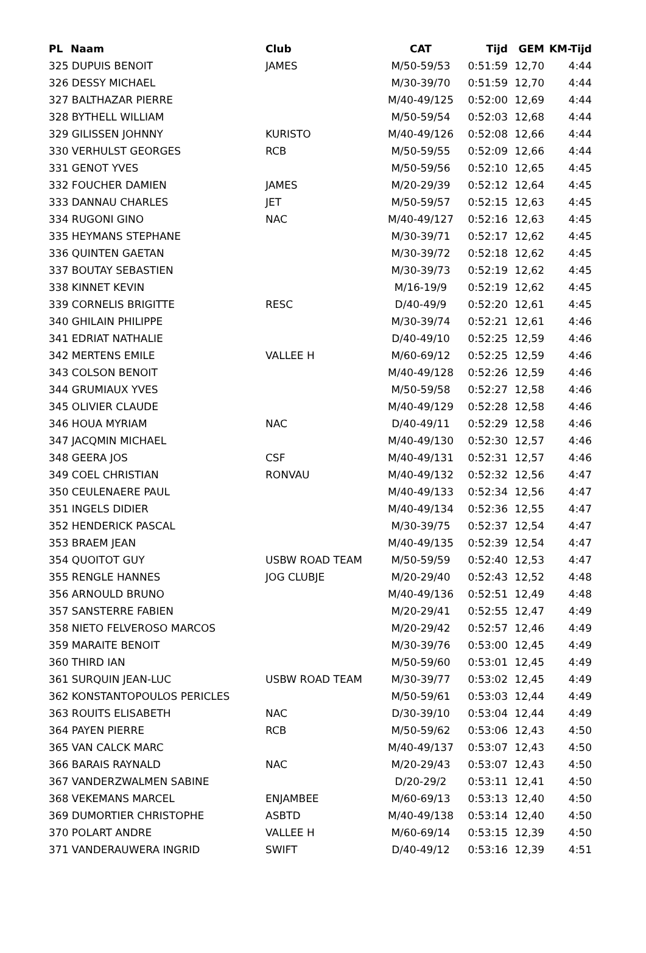| PL | Naam | Club | CAT | Tijd | GEM | KM-Tijd |
| --- | --- | --- | --- | --- | --- | --- |
| 325 DUPUIS BENOIT | | JAMES | M/50-59/53 | 0:51:59 | 12,70 | 4:44 |
| 326 DESSY MICHAEL | | | M/30-39/70 | 0:51:59 | 12,70 | 4:44 |
| 327 BALTHAZAR PIERRE | | | M/40-49/125 | 0:52:00 | 12,69 | 4:44 |
| 328 BYTHELL WILLIAM | | | M/50-59/54 | 0:52:03 | 12,68 | 4:44 |
| 329 GILISSEN JOHNNY | | KURISTO | M/40-49/126 | 0:52:08 | 12,66 | 4:44 |
| 330 VERHULST GEORGES | | RCB | M/50-59/55 | 0:52:09 | 12,66 | 4:44 |
| 331 GENOT YVES | | | M/50-59/56 | 0:52:10 | 12,65 | 4:45 |
| 332 FOUCHER DAMIEN | | JAMES | M/20-29/39 | 0:52:12 | 12,64 | 4:45 |
| 333 DANNAU CHARLES | | JET | M/50-59/57 | 0:52:15 | 12,63 | 4:45 |
| 334 RUGONI GINO | | NAC | M/40-49/127 | 0:52:16 | 12,63 | 4:45 |
| 335 HEYMANS STEPHANE | | | M/30-39/71 | 0:52:17 | 12,62 | 4:45 |
| 336 QUINTEN GAETAN | | | M/30-39/72 | 0:52:18 | 12,62 | 4:45 |
| 337 BOUTAY SEBASTIEN | | | M/30-39/73 | 0:52:19 | 12,62 | 4:45 |
| 338 KINNET KEVIN | | | M/16-19/9 | 0:52:19 | 12,62 | 4:45 |
| 339 CORNELIS BRIGITTE | | RESC | D/40-49/9 | 0:52:20 | 12,61 | 4:45 |
| 340 GHILAIN PHILIPPE | | | M/30-39/74 | 0:52:21 | 12,61 | 4:46 |
| 341 EDRIAT NATHALIE | | | D/40-49/10 | 0:52:25 | 12,59 | 4:46 |
| 342 MERTENS EMILE | | VALLEE H | M/60-69/12 | 0:52:25 | 12,59 | 4:46 |
| 343 COLSON BENOIT | | | M/40-49/128 | 0:52:26 | 12,59 | 4:46 |
| 344 GRUMIAUX YVES | | | M/50-59/58 | 0:52:27 | 12,58 | 4:46 |
| 345 OLIVIER CLAUDE | | | M/40-49/129 | 0:52:28 | 12,58 | 4:46 |
| 346 HOUA MYRIAM | | NAC | D/40-49/11 | 0:52:29 | 12,58 | 4:46 |
| 347 JACQMIN MICHAEL | | | M/40-49/130 | 0:52:30 | 12,57 | 4:46 |
| 348 GEERA JOS | | CSF | M/40-49/131 | 0:52:31 | 12,57 | 4:46 |
| 349 COEL CHRISTIAN | | RONVAU | M/40-49/132 | 0:52:32 | 12,56 | 4:47 |
| 350 CEULENAERE PAUL | | | M/40-49/133 | 0:52:34 | 12,56 | 4:47 |
| 351 INGELS DIDIER | | | M/40-49/134 | 0:52:36 | 12,55 | 4:47 |
| 352 HENDERICK PASCAL | | | M/30-39/75 | 0:52:37 | 12,54 | 4:47 |
| 353 BRAEM JEAN | | | M/40-49/135 | 0:52:39 | 12,54 | 4:47 |
| 354 QUOITOT GUY | | USBW ROAD TEAM | M/50-59/59 | 0:52:40 | 12,53 | 4:47 |
| 355 RENGLE HANNES | | JOG CLUBJE | M/20-29/40 | 0:52:43 | 12,52 | 4:48 |
| 356 ARNOULD BRUNO | | | M/40-49/136 | 0:52:51 | 12,49 | 4:48 |
| 357 SANSTERRE FABIEN | | | M/20-29/41 | 0:52:55 | 12,47 | 4:49 |
| 358 NIETO FELVEROSO MARCOS | | | M/20-29/42 | 0:52:57 | 12,46 | 4:49 |
| 359 MARAITE BENOIT | | | M/30-39/76 | 0:53:00 | 12,45 | 4:49 |
| 360 THIRD IAN | | | M/50-59/60 | 0:53:01 | 12,45 | 4:49 |
| 361 SURQUIN JEAN-LUC | | USBW ROAD TEAM | M/30-39/77 | 0:53:02 | 12,45 | 4:49 |
| 362 KONSTANTOPOULOS PERICLES | | | M/50-59/61 | 0:53:03 | 12,44 | 4:49 |
| 363 ROUITS ELISABETH | | NAC | D/30-39/10 | 0:53:04 | 12,44 | 4:49 |
| 364 PAYEN PIERRE | | RCB | M/50-59/62 | 0:53:06 | 12,43 | 4:50 |
| 365 VAN CALCK MARC | | | M/40-49/137 | 0:53:07 | 12,43 | 4:50 |
| 366 BARAIS RAYNALD | | NAC | M/20-29/43 | 0:53:07 | 12,43 | 4:50 |
| 367 VANDERZWALMEN SABINE | | | D/20-29/2 | 0:53:11 | 12,41 | 4:50 |
| 368 VEKEMANS MARCEL | | ENJAMBEE | M/60-69/13 | 0:53:13 | 12,40 | 4:50 |
| 369 DUMORTIER CHRISTOPHE | | ASBTD | M/40-49/138 | 0:53:14 | 12,40 | 4:50 |
| 370 POLART ANDRE | | VALLEE H | M/60-69/14 | 0:53:15 | 12,39 | 4:50 |
| 371 VANDERAUWERA INGRID | | SWIFT | D/40-49/12 | 0:53:16 | 12,39 | 4:51 |